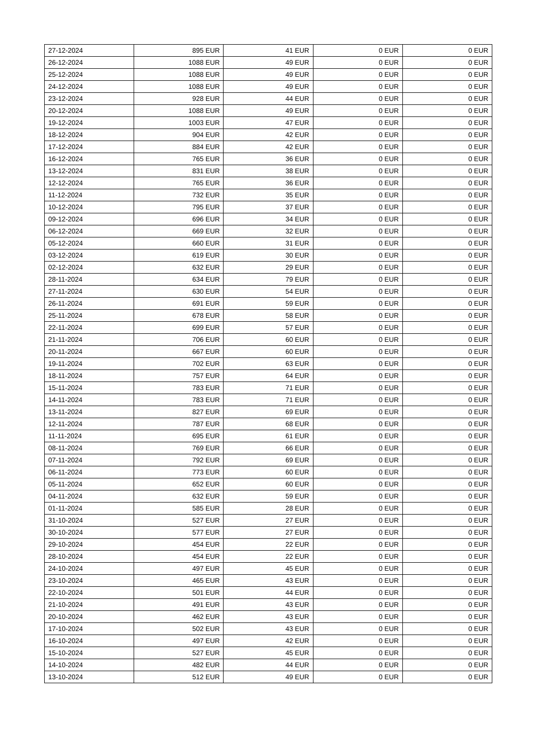| 27-12-2024 | 895 EUR | 41 EUR | 0 EUR | 0 EUR |
| 26-12-2024 | 1088 EUR | 49 EUR | 0 EUR | 0 EUR |
| 25-12-2024 | 1088 EUR | 49 EUR | 0 EUR | 0 EUR |
| 24-12-2024 | 1088 EUR | 49 EUR | 0 EUR | 0 EUR |
| 23-12-2024 | 928 EUR | 44 EUR | 0 EUR | 0 EUR |
| 20-12-2024 | 1088 EUR | 49 EUR | 0 EUR | 0 EUR |
| 19-12-2024 | 1003 EUR | 47 EUR | 0 EUR | 0 EUR |
| 18-12-2024 | 904 EUR | 42 EUR | 0 EUR | 0 EUR |
| 17-12-2024 | 884 EUR | 42 EUR | 0 EUR | 0 EUR |
| 16-12-2024 | 765 EUR | 36 EUR | 0 EUR | 0 EUR |
| 13-12-2024 | 831 EUR | 38 EUR | 0 EUR | 0 EUR |
| 12-12-2024 | 765 EUR | 36 EUR | 0 EUR | 0 EUR |
| 11-12-2024 | 732 EUR | 35 EUR | 0 EUR | 0 EUR |
| 10-12-2024 | 795 EUR | 37 EUR | 0 EUR | 0 EUR |
| 09-12-2024 | 696 EUR | 34 EUR | 0 EUR | 0 EUR |
| 06-12-2024 | 669 EUR | 32 EUR | 0 EUR | 0 EUR |
| 05-12-2024 | 660 EUR | 31 EUR | 0 EUR | 0 EUR |
| 03-12-2024 | 619 EUR | 30 EUR | 0 EUR | 0 EUR |
| 02-12-2024 | 632 EUR | 29 EUR | 0 EUR | 0 EUR |
| 28-11-2024 | 634 EUR | 79 EUR | 0 EUR | 0 EUR |
| 27-11-2024 | 630 EUR | 54 EUR | 0 EUR | 0 EUR |
| 26-11-2024 | 691 EUR | 59 EUR | 0 EUR | 0 EUR |
| 25-11-2024 | 678 EUR | 58 EUR | 0 EUR | 0 EUR |
| 22-11-2024 | 699 EUR | 57 EUR | 0 EUR | 0 EUR |
| 21-11-2024 | 706 EUR | 60 EUR | 0 EUR | 0 EUR |
| 20-11-2024 | 667 EUR | 60 EUR | 0 EUR | 0 EUR |
| 19-11-2024 | 702 EUR | 63 EUR | 0 EUR | 0 EUR |
| 18-11-2024 | 757 EUR | 64 EUR | 0 EUR | 0 EUR |
| 15-11-2024 | 783 EUR | 71 EUR | 0 EUR | 0 EUR |
| 14-11-2024 | 783 EUR | 71 EUR | 0 EUR | 0 EUR |
| 13-11-2024 | 827 EUR | 69 EUR | 0 EUR | 0 EUR |
| 12-11-2024 | 787 EUR | 68 EUR | 0 EUR | 0 EUR |
| 11-11-2024 | 695 EUR | 61 EUR | 0 EUR | 0 EUR |
| 08-11-2024 | 769 EUR | 66 EUR | 0 EUR | 0 EUR |
| 07-11-2024 | 792 EUR | 69 EUR | 0 EUR | 0 EUR |
| 06-11-2024 | 773 EUR | 60 EUR | 0 EUR | 0 EUR |
| 05-11-2024 | 652 EUR | 60 EUR | 0 EUR | 0 EUR |
| 04-11-2024 | 632 EUR | 59 EUR | 0 EUR | 0 EUR |
| 01-11-2024 | 585 EUR | 28 EUR | 0 EUR | 0 EUR |
| 31-10-2024 | 527 EUR | 27 EUR | 0 EUR | 0 EUR |
| 30-10-2024 | 577 EUR | 27 EUR | 0 EUR | 0 EUR |
| 29-10-2024 | 454 EUR | 22 EUR | 0 EUR | 0 EUR |
| 28-10-2024 | 454 EUR | 22 EUR | 0 EUR | 0 EUR |
| 24-10-2024 | 497 EUR | 45 EUR | 0 EUR | 0 EUR |
| 23-10-2024 | 465 EUR | 43 EUR | 0 EUR | 0 EUR |
| 22-10-2024 | 501 EUR | 44 EUR | 0 EUR | 0 EUR |
| 21-10-2024 | 491 EUR | 43 EUR | 0 EUR | 0 EUR |
| 20-10-2024 | 462 EUR | 43 EUR | 0 EUR | 0 EUR |
| 17-10-2024 | 502 EUR | 43 EUR | 0 EUR | 0 EUR |
| 16-10-2024 | 497 EUR | 42 EUR | 0 EUR | 0 EUR |
| 15-10-2024 | 527 EUR | 45 EUR | 0 EUR | 0 EUR |
| 14-10-2024 | 482 EUR | 44 EUR | 0 EUR | 0 EUR |
| 13-10-2024 | 512 EUR | 49 EUR | 0 EUR | 0 EUR |